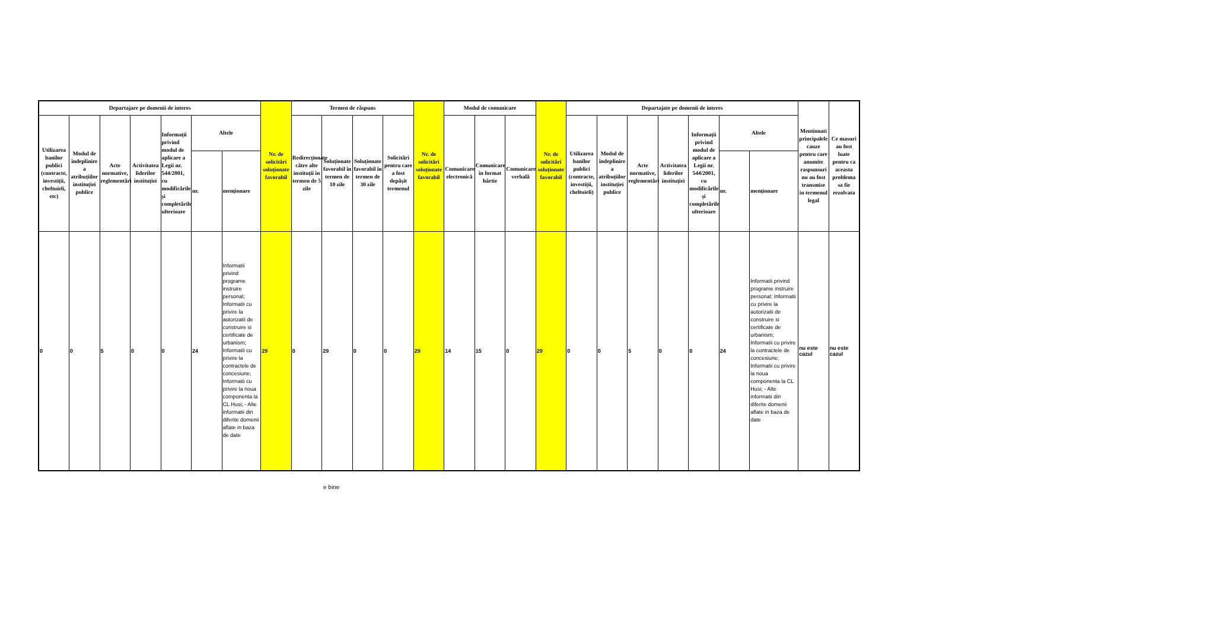| Departajare pe domenii de interes | | | | | | | Nr. de solicitări soluționate favorabil | Termen de răspuns | | | | Nr. de solicitări soluționate favorabil | Modul de comunicare | | | Nr. de solicitări soluționate favorabil | Departajate pe domenii de interes | | | | | | | Mentionati principalele cauze pentru care anumite raspunsuri nu au fost transmise in termenul legal | Ce masuri au fost luate pentru ca aceasta problema sa fie rezolvata |
| --- | --- | --- | --- | --- | --- | --- | --- | --- | --- | --- | --- | --- | --- | --- | --- | --- | --- | --- | --- | --- | --- | --- | --- | --- | --- |
| Utilizarea banilor publici (contracte, investiții, cheltuieli, etc) | Modul de îndeplinire a atribuțiilor instituției publice | Acte normative, reglementări | Activitatea liderilor instituției | Informații privind modul de aplicare a Legii nr. 544/2001, cu modificările și completările ulterioare | Altele | | | Redirecționate către alte instituții în termen de 5 zile | Soluționate favorabil în termen de 10 zile | Soluționate favorabil în termen de 30 zile | Solicitări pentru care a fost depășit termenul | | Comunicare electronică | Comunicare în format hârtie | Comunicare verbală | | Utilizarea banilor publici (contracte, investiții, cheltuieli) | Modul de îndeplinire a atribuțiilor instituției publice | Acte normative, reglementări | Activitatea liderilor instituției | Informații privind modul de aplicare a Legii nr. 544/2001, cu modificările și completările ulterioare | Altele | | | |
| | | | | | nr. | menționare | | | | | | | | | | | | | | | | nr. | menționare | | |
| 0 | 0 | 5 | 0 | 0 | 24 | Informatii privind programe instruire personal; Informatii cu privire la autorizatii de construire si certificate de urbanism; Informatii cu privire la contractele de concesiune; Informatii cu privire la noua componenta la CL Husi; - Alte informatii din diferite domenii aflate in baza de date | 29 | 0 | 29 | 0 | 0 | 29 | 14 | 15 | 0 | 29 | 0 | 0 | 5 | 0 | 0 | 24 | Informatii privind programe instruire personal; Informatii cu privire la autorizatii de construire si certificate de urbanism; Informatii cu privire la contractele de concesiune; Informatii cu privire la noua componenta la CL Husi; - Alte informatii din diferite domenii aflate in baza de date | nu este cazul | nu este cazul |
e bine